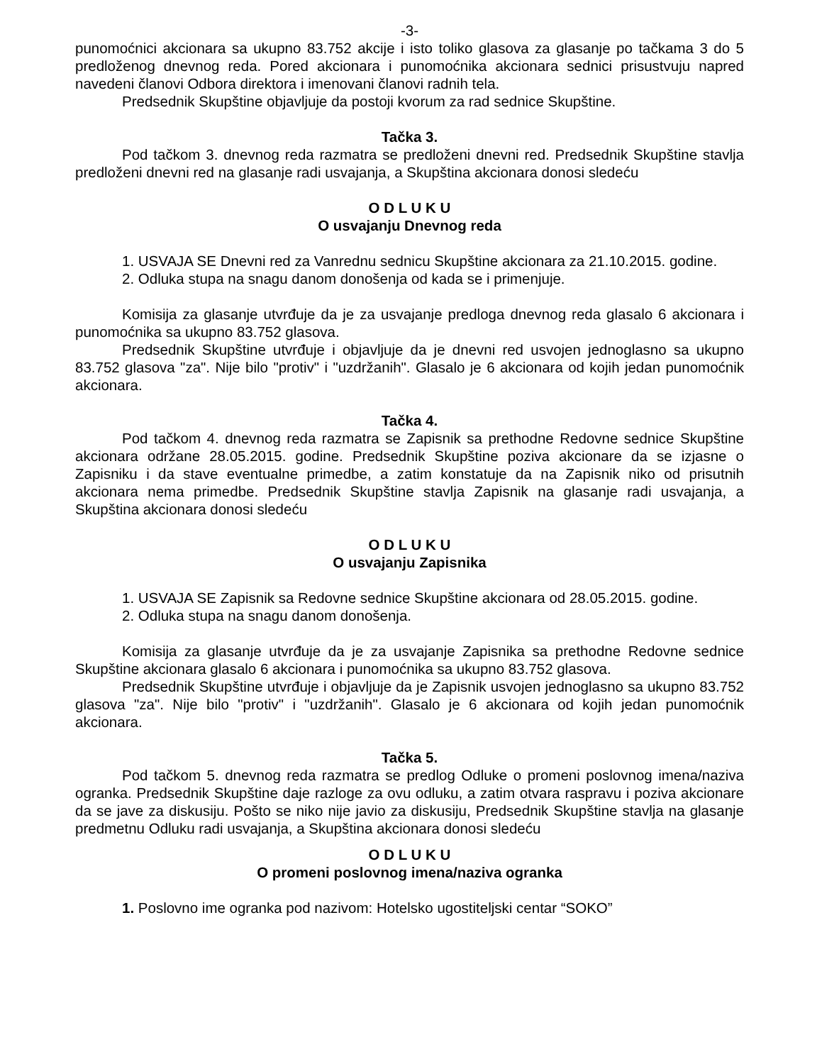-3-
punomoćnici akcionara sa ukupno 83.752 akcije i isto toliko glasova za glasanje po tačkama 3 do 5 predloženog dnevnog reda. Pored akcionara i punomoćnika akcionara sednici prisustvuju napred navedeni članovi Odbora direktora i imenovani članovi radnih tela.
Predsednik Skupštine objavljuje da postoji kvorum za rad sednice Skupštine.
Tačka 3.
Pod tačkom 3. dnevnog reda razmatra se predloženi dnevni red. Predsednik Skupštine stavlja predloženi dnevni red na glasanje radi usvajanja, a Skupština akcionara donosi sledeću
O D L U K U
O usvajanju Dnevnog reda
1. USVAJA SE Dnevni red za Vanrednu sednicu Skupštine akcionara za 21.10.2015. godine.
2. Odluka stupa na snagu danom donošenja od kada se i primenjuje.
Komisija za glasanje utvrđuje da je za usvajanje predloga dnevnog reda glasalo 6 akcionara i punomoćnika sa ukupno 83.752 glasova.
Predsednik Skupštine utvrđuje i objavljuje da je dnevni red usvojen jednoglasno sa ukupno 83.752 glasova "za". Nije bilo "protiv" i "uzdržanih". Glasalo je 6 akcionara od kojih jedan punomoćnik akcionara.
Tačka 4.
Pod tačkom 4. dnevnog reda razmatra se Zapisnik sa prethodne Redovne sednice Skupštine akcionara održane 28.05.2015. godine. Predsednik Skupštine poziva akcionare da se izjasne o Zapisniku i da stave eventualne primedbe, a zatim konstatuje da na Zapisnik niko od prisutnih akcionara nema primedbe. Predsednik Skupštine stavlja Zapisnik na glasanje radi usvajanja, a Skupština akcionara donosi sledeću
O D L U K U
O usvajanju Zapisnika
1. USVAJA SE Zapisnik sa Redovne sednice Skupštine akcionara od 28.05.2015. godine.
2. Odluka stupa na snagu danom donošenja.
Komisija za glasanje utvrđuje da je za usvajanje Zapisnika sa prethodne Redovne sednice Skupštine akcionara glasalo 6 akcionara i punomoćnika sa ukupno 83.752 glasova.
Predsednik Skupštine utvrđuje i objavljuje da je Zapisnik usvojen jednoglasno sa ukupno 83.752 glasova "za". Nije bilo "protiv" i "uzdržanih". Glasalo je 6 akcionara od kojih jedan punomoćnik akcionara.
Tačka 5.
Pod tačkom 5. dnevnog reda razmatra se predlog Odluke o promeni poslovnog imena/naziva ogranka. Predsednik Skupštine daje razloge za ovu odluku, a zatim otvara raspravu i poziva akcionare da se jave za diskusiju. Pošto se niko nije javio za diskusiju, Predsednik Skupštine stavlja na glasanje predmetnu Odluku radi usvajanja, a Skupština akcionara donosi sledeću
O D L U K U
O promeni poslovnog imena/naziva ogranka
1. Poslovno ime ogranka pod nazivom: Hotelsko ugostiteljski centar “SOKO”